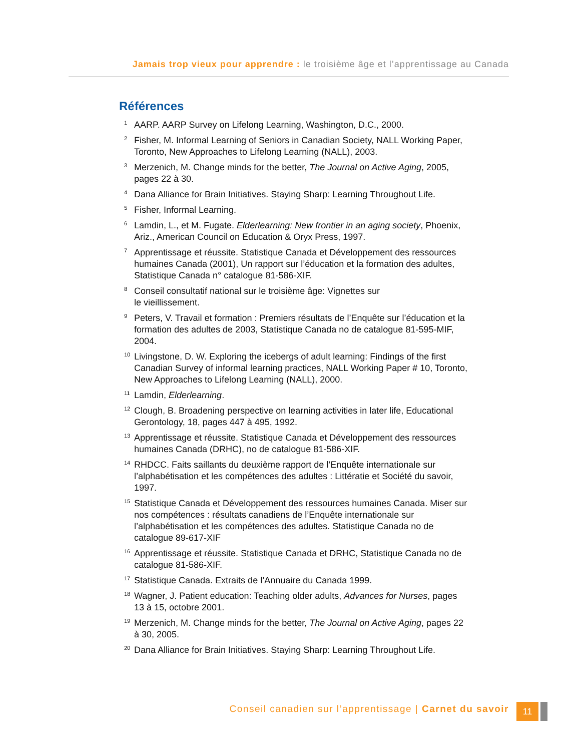Jamais trop vieux pour apprendre : le troisième âge et l’apprentissage au Canada
Références
1 AARP. AARP Survey on Lifelong Learning, Washington, D.C., 2000.
2 Fisher, M. Informal Learning of Seniors in Canadian Society, NALL Working Paper, Toronto, New Approaches to Lifelong Learning (NALL), 2003.
3 Merzenich, M. Change minds for the better, The Journal on Active Aging, 2005, pages 22 à 30.
4 Dana Alliance for Brain Initiatives. Staying Sharp: Learning Throughout Life.
5 Fisher, Informal Learning.
6 Lamdin, L., et M. Fugate. Elderlearning: New frontier in an aging society, Phoenix, Ariz., American Council on Education & Oryx Press, 1997.
7 Apprentissage et réussite. Statistique Canada et Développement des ressources humaines Canada (2001), Un rapport sur l’éducation et la formation des adultes, Statistique Canada n° catalogue 81-586-XIF.
8 Conseil consultatif national sur le troisième âge: Vignettes sur
le vieillissement.
9 Peters, V. Travail et formation : Premiers résultats de l’Enquête sur l’éducation et la formation des adultes de 2003, Statistique Canada no de catalogue 81-595-MIF, 2004.
10 Livingstone, D. W. Exploring the icebergs of adult learning: Findings of the first Canadian Survey of informal learning practices, NALL Working Paper # 10, Toronto, New Approaches to Lifelong Learning (NALL), 2000.
11 Lamdin, Elderlearning.
12 Clough, B. Broadening perspective on learning activities in later life, Educational Gerontology, 18, pages 447 à 495, 1992.
13 Apprentissage et réussite. Statistique Canada et Développement des ressources humaines Canada (DRHC), no de catalogue 81-586-XIF.
14 RHDCC. Faits saillants du deuxième rapport de l’Enquête internationale sur l’alphabétisation et les compétences des adultes : Littératie et Société du savoir, 1997.
15 Statistique Canada et Développement des ressources humaines Canada. Miser sur nos compétences : résultats canadiens de l’Enquête internationale sur l’alphabétisation et les compétences des adultes. Statistique Canada no de catalogue 89-617-XIF
16 Apprentissage et réussite. Statistique Canada et DRHC, Statistique Canada no de catalogue 81-586-XIF.
17 Statistique Canada. Extraits de l’Annuaire du Canada 1999.
18 Wagner, J. Patient education: Teaching older adults, Advances for Nurses, pages 13 à 15, octobre 2001.
19 Merzenich, M. Change minds for the better, The Journal on Active Aging, pages 22 à 30, 2005.
20 Dana Alliance for Brain Initiatives. Staying Sharp: Learning Throughout Life.
Conseil canadien sur l’apprentissage | Carnet du savoir
11